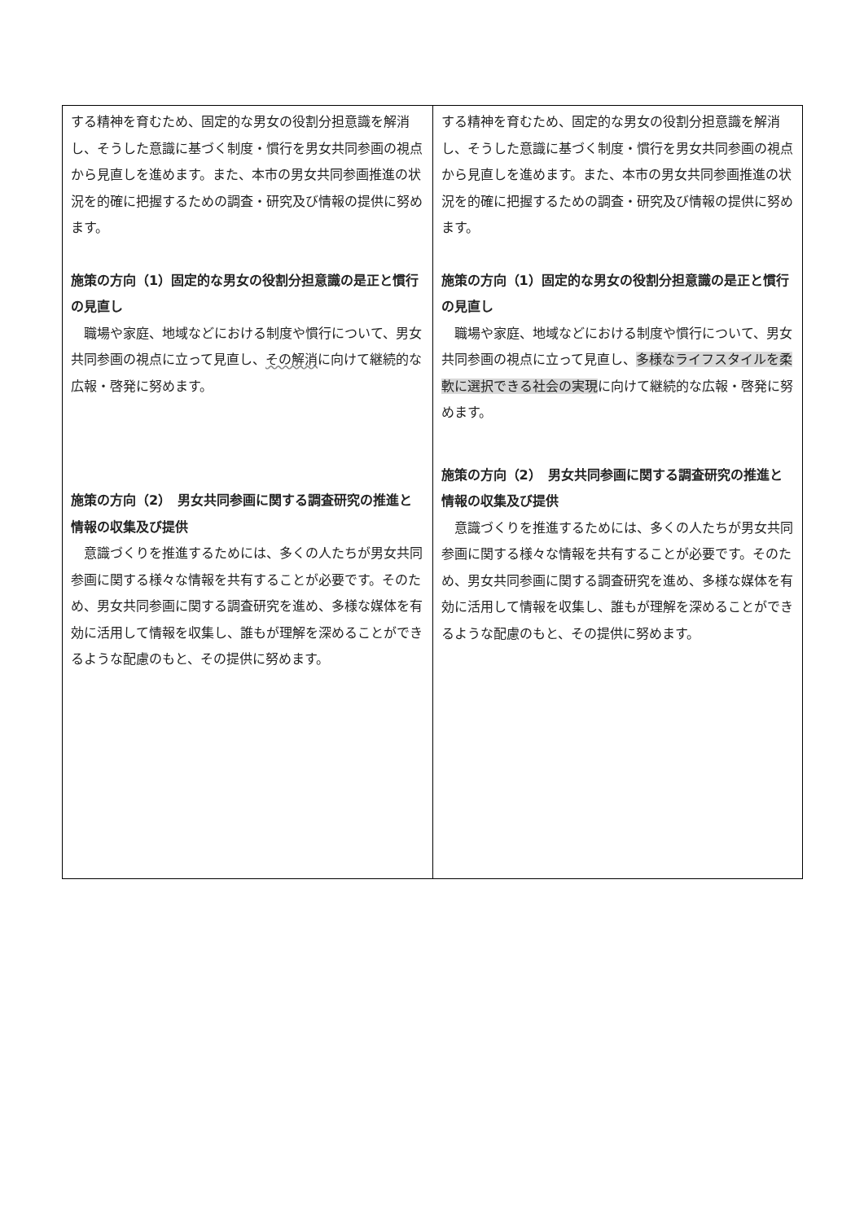| する精神を育むため、固定的な男女の役割分担意識を解消し、そうした意識に基づく制度・慣行を男女共同参画の視点から見直しを進めます。また、本市の男女共同参画推進の状況を的確に把握するための調査・研究及び情報の提供に努めます。 施策の方向（1）固定的な男女の役割分担意識の是正と慣行の見直し 職場や家庭、地域などにおける制度や慣行について、男女共同参画の視点に立って見直し、 その解消 に向けて継続的な広報・啓発に努めます。 施策の方向（2） 男女共同参画に関する調査研究の推進と情報の収集及び提供 意識づくりを推進するためには、多くの人たちが男女共同参画に関する様々な情報を共有することが必要です。そのため、男女共同参画に関する調査研究を進め、多様な媒体を有効に活用して情報を収集し、誰もが理解を深めることができるような配慮のもと、その提供に努めます。 | する精神を育むため、固定的な男女の役割分担意識を解消し、そうした意識に基づく制度・慣行を男女共同参画の視点から見直しを進めます。また、本市の男女共同参画推進の状況を的確に把握するための調査・研究及び情報の提供に努めます。 施策の方向（1）固定的な男女の役割分担意識の是正と慣行の見直し 職場や家庭、地域などにおける制度や慣行について、男女共同参画の視点に立って見直し、 多様なライフスタイルを柔軟に選択できる社会の実現 に向けて継続的な広報・啓発に努めます。 施策の方向（2） 男女共同参画に関する調査研究の推進と情報の収集及び提供 意識づくりを推進するためには、多くの人たちが男女共同参画に関する様々な情報を共有することが必要です。そのため、男女共同参画に関する調査研究を進め、多様な媒体を有効に活用して情報を収集し、誰もが理解を深めることができるような配慮のもと、その提供に努めます。 |